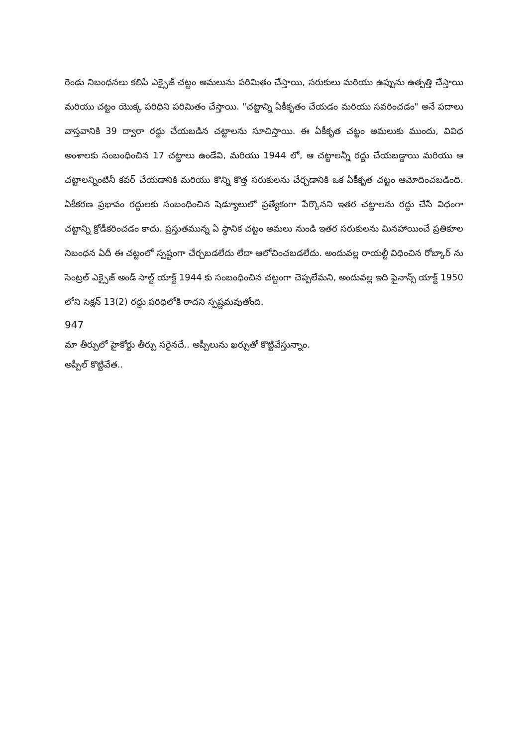రెండు నిబంధనలు కలిపి ఎక్సైజ్ చట్టం అమలును పరిమితం చేస్తాయి, సరుకులు మరియు ఉప్పును ఉత్పత్తి చేస్తాయి మరియు చట్టం యొక్క పరిధిని పరిమితం చేస్తాయి. "చట్టాన్ని ఏకీకృతం చేయడం మరియు సవరించడం" అనే పదాలు వాస్తవానికి 39 ద్వారా రద్దు చేయబడిన చట్టాలను సూచిస్తాయి. ఈ ఏకీకృత చట్టం అమలుకు ముందు, వివిధ అంశాలకు సంబంధించిన 17 చట్టాలు ఉండేవి, మరియు 1944 లో, ఆ చట్టాలన్నీ రద్దు చేయబడ్డాయి మరియు ఆ చట్టాలన్నింటినీ కవర్ చేయడానికి మరియు కొన్ని కొత్త సరుకులను చేర్చడానికి ఒక ఏకీకృత చట్టం ఆమోదించబడింది. ఏకీకరణ ప్రభావం రద్దులకు సంబంధించిన షెడ్యూలులో ప్రత్యేకంగా పేర్కొనని ఇతర చట్టాలను రద్దు చేసే విధంగా చట్టాన్ని క్రోడీకరించడం కాదు. ప్రస్తుతమున్న ఏ స్థానిక చట్టం అమలు నుండి ఇతర సరుకులను మినహాయించే ప్రతికూల నిబంధన ఏదీ ఈ చట్టంలో స్పష్టంగా చేర్చబడలేదు లేదా ఆలోచించబడలేదు. అందువల్ల రాయల్టీ విధించిన రోబ్కార్ ను సెంట్రల్ ఎక్సైజ్ అండ్ సాల్ట్ యాక్ట్ 1944 కు సంబంధించిన చట్టంగా చెప్పలేమని, అందువల్ల ఇది ఫైనాన్స్ యాక్ట్ 1950 లోని సెక్షన్ 13(2) రద్దు పరిధిలోకి రాదని స్పష్టమవుతోంది.
947
మా తీర్పులో హైకోర్టు తీర్పు సరైనదే.. అప్పీలును ఖర్చుతో కొట్టివేస్తున్నాం.
అప్పీల్ కొట్టివేత..